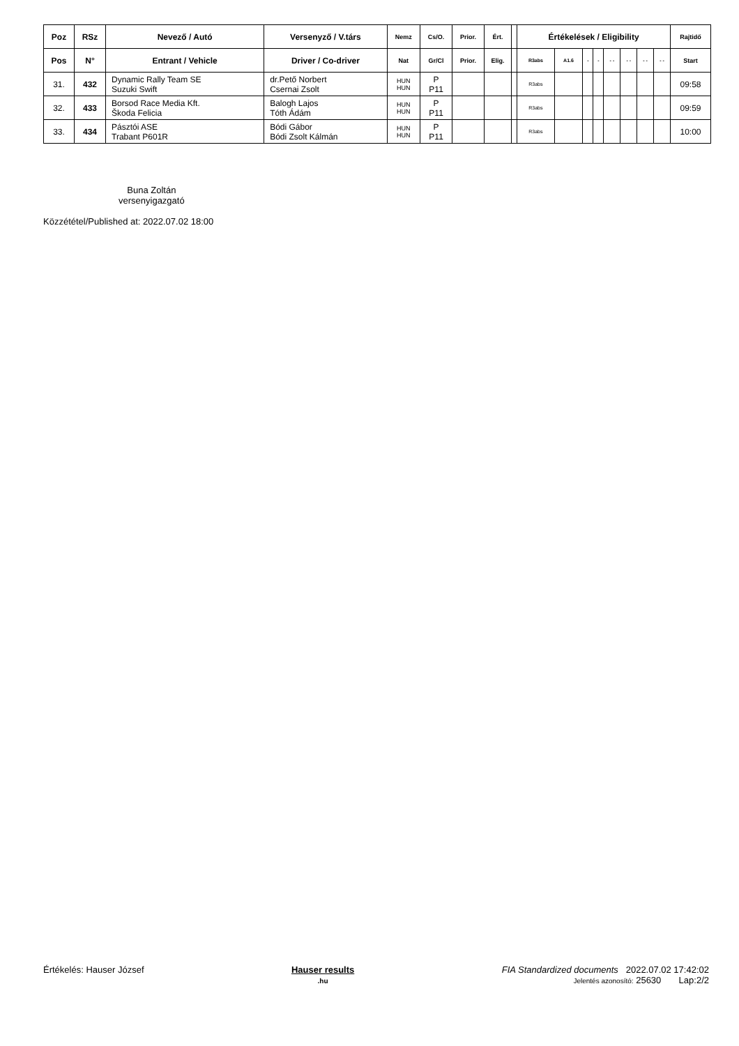| Poz | RSz | Nevező / Autó | Versenyző / V.társ | Nemz | Cs/O. | Prior. | Ért. | | Értékelések / Eligibility | | | | | | | | Rajtidő |
| --- | --- | --- | --- | --- | --- | --- | --- | --- | --- | --- | --- | --- | --- | --- | --- | --- | --- |
| Pos | N° | Entrant / Vehicle | Driver / Co-driver | Nat | Gr/Cl | Prior. | Elig. | | R3abs | A1.6 | - | - | - - | - - | - - | - - | Start |
| 31. | 432 | Dynamic Rally Team SE Suzuki Swift | dr.Pető Norbert Csernai Zsolt | HUN HUN | P P11 | | | | R3abs | | | | | | | | 09:58 |
| 32. | 433 | Borsod Race Media Kft. Škoda Felicia | Balogh Lajos Tóth Ádám | HUN HUN | P P11 | | | | R3abs | | | | | | | | 09:59 |
| 33. | 434 | Pásztói ASE Trabant P601R | Bódi Gábor Bódi Zsolt Kálmán | HUN HUN | P P11 | | | | R3abs | | | | | | | | 10:00 |
Buna Zoltán
versenyigazgató
Közzététel/Published at: 2022.07.02 18:00
Értékelés: Hauser József Hauser results
.hu FIA Standardized documents 2022.07.02 17:42:02
Jelentés azonosító: 25630 Lap:2/2